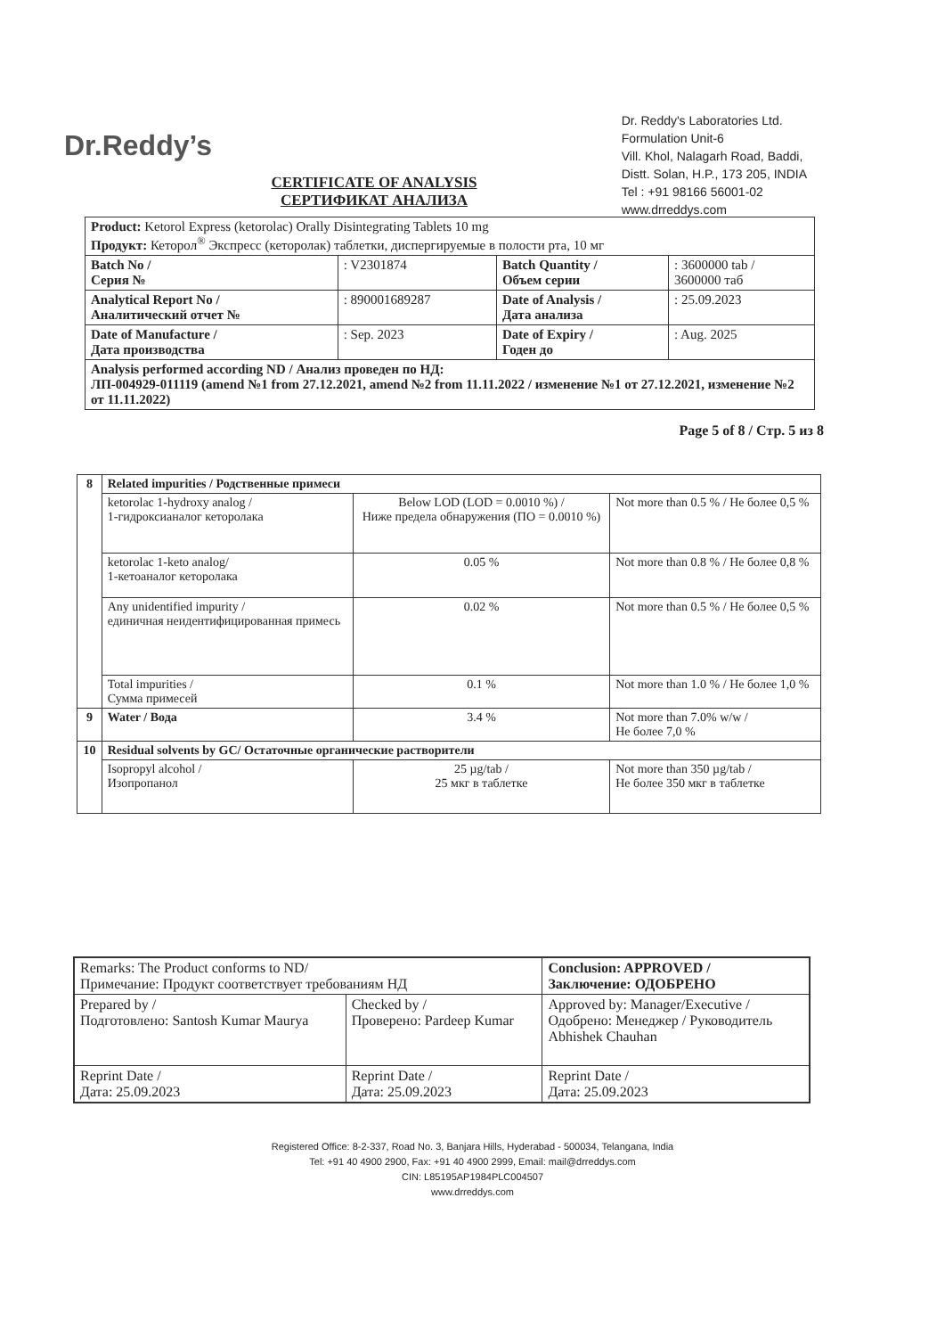Dr.Reddy’s
Dr. Reddy's Laboratories Ltd.
Formulation Unit-6
Vill. Khol, Nalagarh Road, Baddi,
Distt. Solan, H.P., 173 205, INDIA
Tel : +91 98166 56001-02
www.drreddys.com
CERTIFICATE OF ANALYSIS
СЕРТИФИКАТ АНАЛИЗА
| Product: Ketorol Express (ketorolac) Orally Disintegrating Tablets 10 mg Продукт: Кеторол<sup>®</sup> Экспресс (кеторолак) таблетки, диспергируемые в полости рта, 10 мг | | | |
| Batch No / Серия № | : V2301874 | Batch Quantity / Объем серии | : 3600000 tab / 3600000 таб |
| Analytical Report No / Аналитический отчет № | : 890001689287 | Date of Analysis / Дата анализа | : 25.09.2023 |
| Date of Manufacture / Дата производства | : Sep. 2023 | Date of Expiry / Годен до | : Aug. 2025 |
| Analysis performed according ND / Анализ проведен по НД: ЛП-004929-011119 (amend №1 from 27.12.2021, amend №2 from 11.11.2022 / изменение №1 от 27.12.2021, изменение №2 от 11.11.2022) | | | |
Page 5 of 8 / Стр. 5 из 8
| 8 | Related impurities / Родственные примеси | | |
| | ketorolac 1-hydroxy analog / 1-гидроксианалог кеторолака | Below LOD (LOD = 0.0010 %) / Ниже предела обнаружения (ПО = 0.0010 %) | Not more than 0.5 % / Не более 0,5 % |
| | ketorolac 1-keto analog/ 1-кетоаналог кеторолака | 0.05 % | Not more than 0.8 % / Не более 0,8 % |
| | Any unidentified impurity / единичная неидентифицированная примесь | 0.02 % | Not more than 0.5 % / Не более 0,5 % |
| | Total impurities / Сумма примесей | 0.1 % | Not more than 1.0 % / Не более 1,0 % |
| 9 | Water / Вода | 3.4 % | Not more than 7.0% w/w / Не более 7,0 % |
| 10 | Residual solvents by GC/ Остаточные органические растворители | | |
| | Isopropyl alcohol / Изопропанол | 25 µg/tab / 25 мкг в таблетке | Not more than 350 µg/tab / Не более 350 мкг в таблетке |
| Remarks: The Product conforms to ND/ Примечание: Продукт соответствует требованиям НД | | Conclusion: APPROVED / Заключение: ОДОБРЕНО |
| Prepared by / Подготовлено: Santosh Kumar Maurya | Checked by / Проверено: Pardeep Kumar | Approved by: Manager/Executive / Одобрено: Менеджер / Руководитель Abhishek Chauhan |
| Reprint Date / Дата: 25.09.2023 | Reprint Date / Дата: 25.09.2023 | Reprint Date / Дата: 25.09.2023 |
Registered Office: 8-2-337, Road No. 3, Banjara Hills, Hyderabad - 500034, Telangana, India
Tel: +91 40 4900 2900, Fax: +91 40 4900 2999, Email: mail@drreddys.com
CIN: L85195AP1984PLC004507
www.drreddys.com